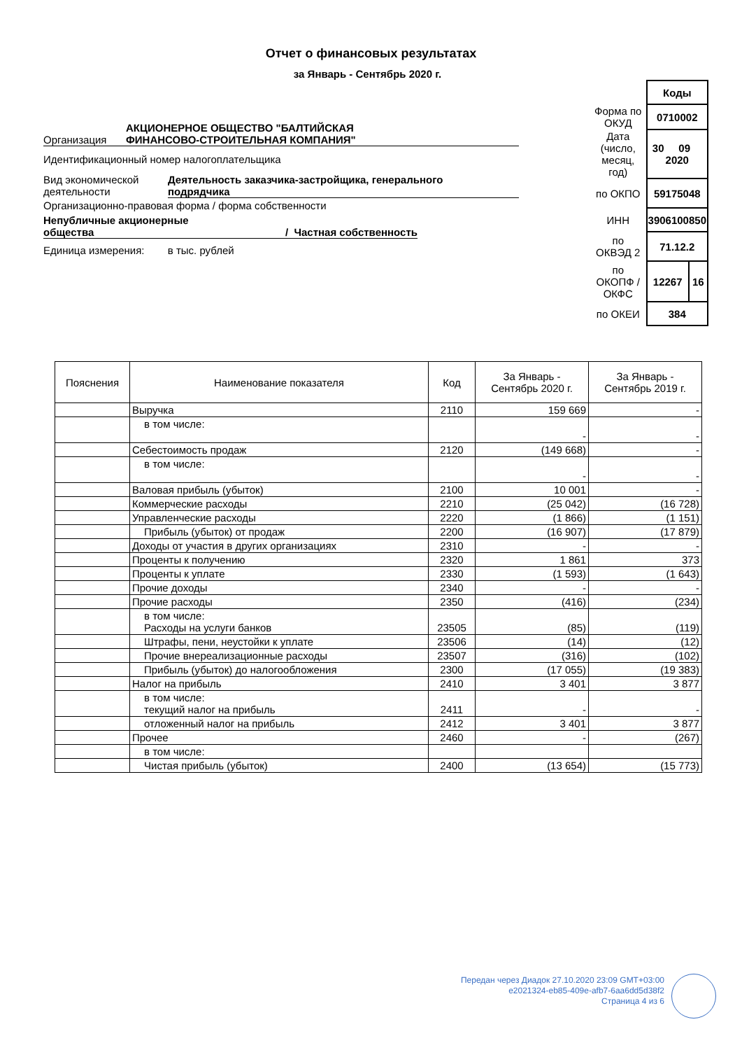Отчет о финансовых результатах
за Январь - Сентябрь 2020 г.
Организация АКЦИОНЕРНОЕ ОБЩЕСТВО "БАЛТИЙСКАЯ
ФИНАНСОВО-СТРОИТЕЛЬНАЯ КОМПАНИЯ"
Идентификационный номер налогоплательщика
Вид экономической
деятельности Деятельность заказчика-застройщика, генерального
подрядчика
Организационно-правовая форма / форма собственности
Непубличные акционерные
общества / Частная собственность
Единица измерения: в тыс. рублей
| | Коды | |
| Форма по ОКУД | 0710002 | |
| Дата (число, месяц, год) | 30 09 2020 | |
| по ОКПО | 59175048 | |
| ИНН | 3906100850 | |
| по ОКВЭД 2 | 71.12.2 | |
| по ОКОПФ / ОКФС | 12267 | 16 |
| по ОКЕИ | 384 | |
| Пояснения | Наименование показателя | Код | За Январь - Сентябрь 2020 г. | За Январь - Сентябрь 2019 г. |
| --- | --- | --- | --- | --- |
| | Выручка | 2110 | 159 669 | - |
| | в том числе: | | - | - |
| | Себестоимость продаж | 2120 | (149 668) | - |
| | в том числе: | | - | - |
| | Валовая прибыль (убыток) | 2100 | 10 001 | - |
| | Коммерческие расходы | 2210 | (25 042) | (16 728) |
| | Управленческие расходы | 2220 | (1 866) | (1 151) |
| | Прибыль (убыток) от продаж | 2200 | (16 907) | (17 879) |
| | Доходы от участия в других организациях | 2310 | - | - |
| | Проценты к получению | 2320 | 1 861 | 373 |
| | Проценты к уплате | 2330 | (1 593) | (1 643) |
| | Прочие доходы | 2340 | - | - |
| | Прочие расходы | 2350 | (416) | (234) |
| | в том числе: Расходы на услуги банков | 23505 | (85) | (119) |
| | Штрафы, пени, неустойки к уплате | 23506 | (14) | (12) |
| | Прочие внереализационные расходы | 23507 | (316) | (102) |
| | Прибыль (убыток) до налогообложения | 2300 | (17 055) | (19 383) |
| | Налог на прибыль | 2410 | 3 401 | 3 877 |
| | в том числе: текущий налог на прибыль | 2411 | - | - |
| | отложенный налог на прибыль | 2412 | 3 401 | 3 877 |
| | Прочее | 2460 | - | (267) |
| | в том числе: | | | |
| | Чистая прибыль (убыток) | 2400 | (13 654) | (15 773) |
Передан через Диадок 27.10.2020 23:09 GMT+03:00
e2021324-eb85-409e-afb7-6aa6dd5d38f2
Страница 4 из 6